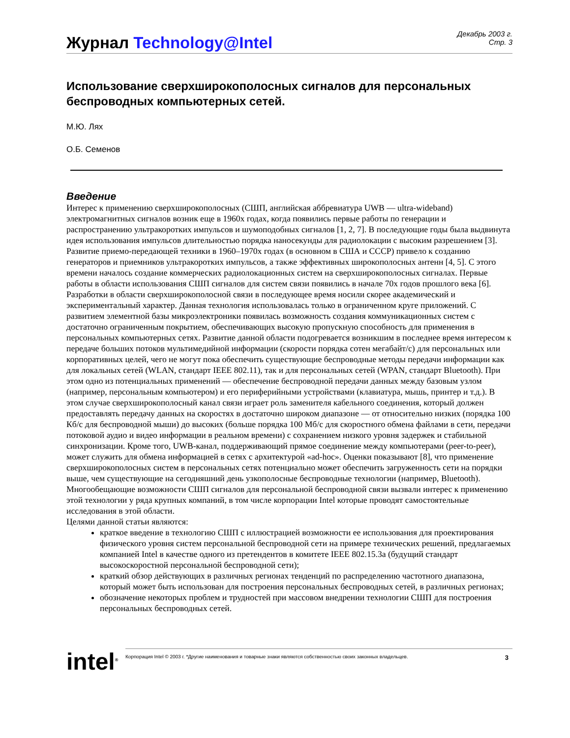Журнал Technology@Intel
Декабрь 2003 г.
Стр. 3
Использование сверхширокополосных сигналов для персональных беспроводных компьютерных сетей.
М.Ю. Лях
О.Б. Семенов
Введение
Интерес к применению сверхширокополосных (СШП, английская аббревиатура UWB — ultra-wideband) электромагнитных сигналов возник еще в 1960х годах, когда появились первые работы по генерации и распространению ультракоротких импульсов и шумоподобных сигналов [1, 2, 7]. В последующие годы была выдвинута идея использования импульсов длительностью порядка наносекунды для радиолокации с высоким разрешением [3]. Развитие приемо-передающей техники в 1960–1970х годах (в основном в США и СССР) привело к созданию генераторов и приемников ультракоротких импульсов, а также эффективных широкополосных антенн [4, 5]. С этого времени началось создание коммерческих радиолокационных систем на сверхширокополосных сигналах. Первые работы в области использования СШП сигналов для систем связи появились в начале 70х годов прошлого века [6].
Разработки в области сверхширокополосной связи в последующее время носили скорее академический и экспериментальный характер. Данная технология использовалась только в ограниченном круге приложений. С развитием элементной базы микроэлектроники появилась возможность создания коммуникационных систем с достаточно ограниченным покрытием, обеспечивающих высокую пропускную способность для применения в персональных компьютерных сетях. Развитие данной области подогревается возникшим в последнее время интересом к передаче больших потоков мультимедийной информации (скорости порядка сотен мегабайт/с) для персональных или корпоративных целей, чего не могут пока обеспечить существующие беспроводные методы передачи информации как для локальных сетей (WLAN, стандарт IEEE 802.11), так и для персональных сетей (WPAN, стандарт Bluetooth). При этом одно из потенциальных применений — обеспечение беспроводной передачи данных между базовым узлом (например, персональным компьютером) и его периферийными устройствами (клавиатура, мышь, принтер и т.д.). В этом случае сверхширокополосный канал связи играет роль заменителя кабельного соединения, который должен предоставлять передачу данных на скоростях в достаточно широком диапазоне — от относительно низких (порядка 100 Кб/с для беспроводной мыши) до высоких (больше порядка 100 Мб/с для скоростного обмена файлами в сети, передачи потоковой аудио и видео информации в реальном времени) с сохранением низкого уровня задержек и стабильной синхронизации. Кроме того, UWB-канал, поддерживающий прямое соединение между компьютерами (peer-to-peer), может служить для обмена информацией в сетях с архитектурой «ad-hoc». Оценки показывают [8], что применение сверхширокополосных систем в персональных сетях потенциально может обеспечить загруженность сети на порядки выше, чем существующие на сегодняшний день узкополосные беспроводные технологии (например, Bluetooth).
Многообещающие возможности СШП сигналов для персональной беспроводной связи вызвали интерес к применению этой технологии у ряда крупных компаний, в том числе корпорации Intel которые проводят самостоятельные исследования в этой области.
Целями данной статьи являются:
краткое введение в технологию СШП с иллюстрацией возможности ее использования для проектирования физического уровня систем персональной беспроводной сети на примере технических решений, предлагаемых компанией Intel в качестве одного из претендентов в комитете IEEE 802.15.3a (будущий стандарт высокоскоростной персональной беспроводной сети);
краткий обзор действующих в различных регионах тенденций по распределению частотного диапазона, который может быть использован для построения персональных беспроводных сетей, в различных регионах;
обозначение некоторых проблем и трудностей при массовом внедрении технологии СШП для построения персональных беспроводных сетей.
intel<sup>®</sup>
Корпорация Intel © 2003 г. *Другие наименования и товарные знаки являются собственностью своих законных владельцев. 3